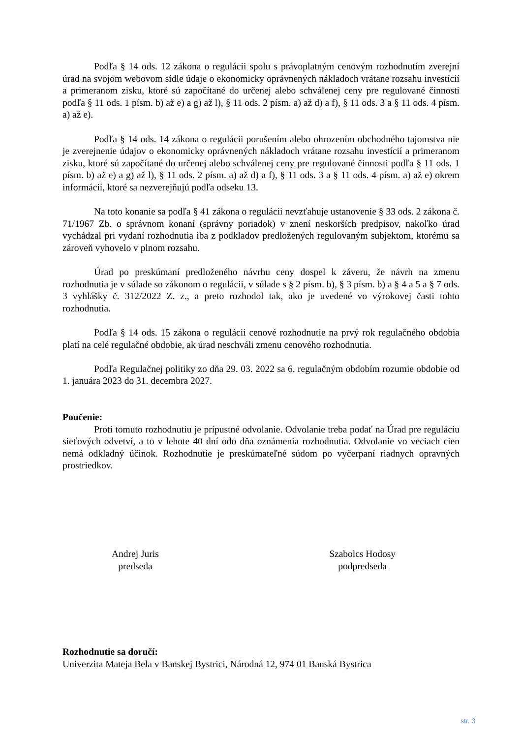Podľa § 14 ods. 12 zákona o regulácii spolu s právoplatným cenovým rozhodnutím zverejní úrad na svojom webovom sídle údaje o ekonomicky oprávnených nákladoch vrátane rozsahu investícií a primeranom zisku, ktoré sú započítané do určenej alebo schválenej ceny pre regulované činnosti podľa § 11 ods. 1 písm. b) až e) a g) až l), § 11 ods. 2 písm. a) až d) a f), § 11 ods. 3 a § 11 ods. 4 písm. a) až e).
Podľa § 14 ods. 14 zákona o regulácii porušením alebo ohrozením obchodného tajomstva nie je zverejnenie údajov o ekonomicky oprávnených nákladoch vrátane rozsahu investícií a primeranom zisku, ktoré sú započítané do určenej alebo schválenej ceny pre regulované činnosti podľa § 11 ods. 1 písm. b) až e) a g) až l), § 11 ods. 2 písm. a) až d) a f), § 11 ods. 3 a § 11 ods. 4 písm. a) až e) okrem informácií, ktoré sa nezverejňujú podľa odseku 13.
Na toto konanie sa podľa § 41 zákona o regulácii nevzťahuje ustanovenie § 33 ods. 2 zákona č. 71/1967 Zb. o správnom konaní (správny poriadok) v znení neskorších predpisov, nakoľko úrad vychádzal pri vydaní rozhodnutia iba z podkladov predložených regulovaným subjektom, ktorému sa zároveň vyhovelo v plnom rozsahu.
Úrad po preskúmaní predloženého návrhu ceny dospel k záveru, že návrh na zmenu rozhodnutia je v súlade so zákonom o regulácii, v súlade s § 2 písm. b), § 3 písm. b) a § 4 a 5 a § 7 ods. 3 vyhlášky č. 312/2022 Z. z., a preto rozhodol tak, ako je uvedené vo výrokovej časti tohto rozhodnutia.
Podľa § 14 ods. 15 zákona o regulácii cenové rozhodnutie na prvý rok regulačného obdobia platí na celé regulačné obdobie, ak úrad neschváli zmenu cenového rozhodnutia.
Podľa Regulačnej politiky zo dňa 29. 03. 2022 sa 6. regulačným obdobím rozumie obdobie od 1. januára 2023 do 31. decembra 2027.
Poučenie:
Proti tomuto rozhodnutiu je prípustné odvolanie. Odvolanie treba podať na Úrad pre reguláciu sieťových odvetví, a to v lehote 40 dní odo dňa oznámenia rozhodnutia. Odvolanie vo veciach cien nemá odkladný účinok. Rozhodnutie je preskúmateľné súdom po vyčerpaní riadnych opravných prostriedkov.
Andrej Juris
predseda
Szabolcs Hodosy
podpredseda
Rozhodnutie sa doručí:
Univerzita Mateja Bela v Banskej Bystrici, Národná 12, 974 01 Banská Bystrica
str. 3